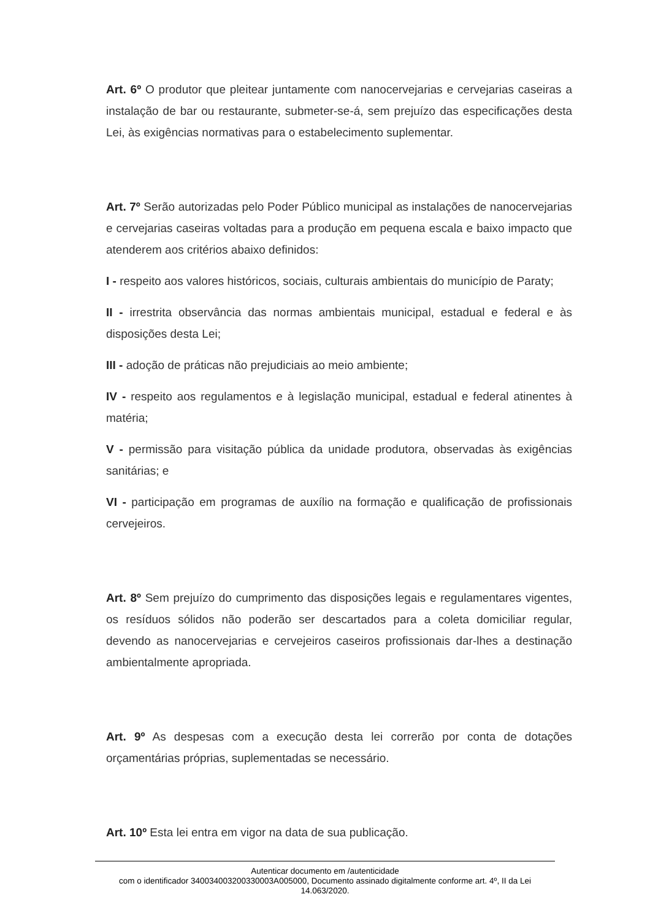Art. 6º O produtor que pleitear juntamente com nanocervejarias e cervejarias caseiras a instalação de bar ou restaurante, submeter-se-á, sem prejuízo das especificações desta Lei, às exigências normativas para o estabelecimento suplementar.
Art. 7º Serão autorizadas pelo Poder Público municipal as instalações de nanocervejarias e cervejarias caseiras voltadas para a produção em pequena escala e baixo impacto que atenderem aos critérios abaixo definidos:
I - respeito aos valores históricos, sociais, culturais ambientais do município de Paraty;
II - irrestrita observância das normas ambientais municipal, estadual e federal e às disposições desta Lei;
III - adoção de práticas não prejudiciais ao meio ambiente;
IV - respeito aos regulamentos e à legislação municipal, estadual e federal atinentes à matéria;
V - permissão para visitação pública da unidade produtora, observadas às exigências sanitárias; e
VI - participação em programas de auxílio na formação e qualificação de profissionais cervejeiros.
Art. 8º Sem prejuízo do cumprimento das disposições legais e regulamentares vigentes, os resíduos sólidos não poderão ser descartados para a coleta domiciliar regular, devendo as nanocervejarias e cervejeiros caseiros profissionais dar-lhes a destinação ambientalmente apropriada.
Art. 9º As despesas com a execução desta lei correrão por conta de dotações orçamentárias próprias, suplementadas se necessário.
Art. 10º Esta lei entra em vigor na data de sua publicação.
Autenticar documento em /autenticidade
com o identificador 340034003200330003A005000, Documento assinado digitalmente conforme art. 4º, II da Lei 14.063/2020.